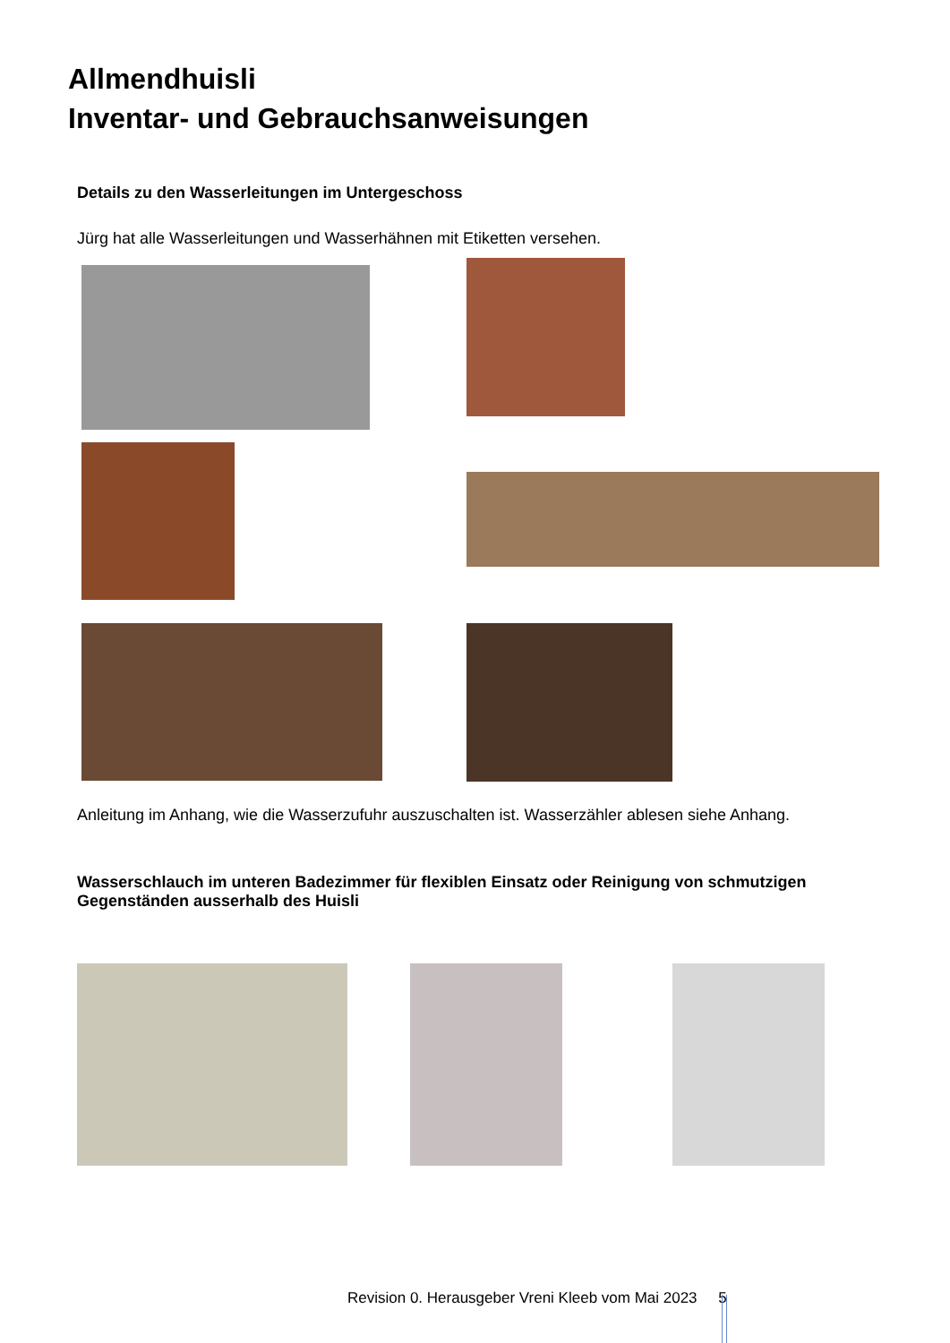Allmendhuisli
Inventar- und Gebrauchsanweisungen
Details zu den Wasserleitungen im Untergeschoss
Jürg hat alle Wasserleitungen und Wasserhähnen mit Etiketten versehen.
Anleitung im Anhang, wie die Wasserzufuhr auszuschalten ist. Wasserzähler ablesen siehe Anhang.
Wasserschlauch im unteren Badezimmer für flexiblen Einsatz oder Reinigung von schmutzigen Gegenständen ausserhalb des Huisli
Revision 0. Herausgeber Vreni Kleeb vom Mai 2023 5